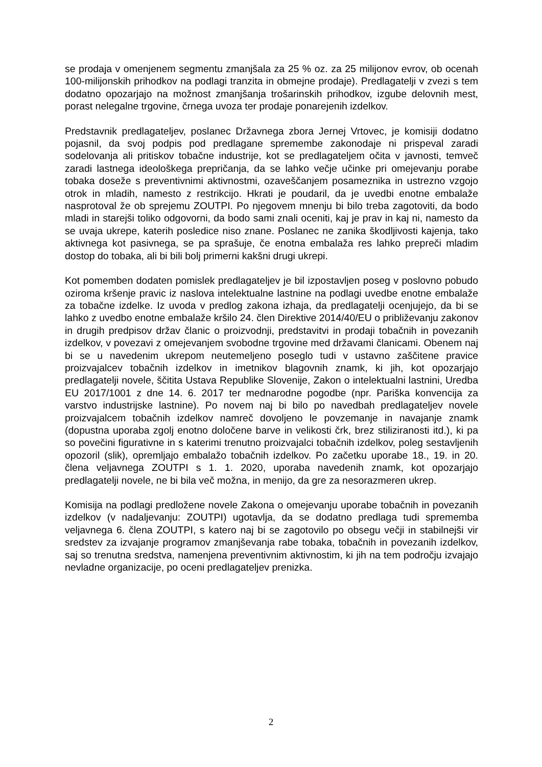se prodaja v omenjenem segmentu zmanjšala za 25 % oz. za 25 milijonov evrov, ob ocenah 100-milijonskih prihodkov na podlagi tranzita in obmejne prodaje). Predlagatelji v zvezi s tem dodatno opozarjajo na možnost zmanjšanja trošarinskih prihodkov, izgube delovnih mest, porast nelegalne trgovine, črnega uvoza ter prodaje ponarejenih izdelkov.
Predstavnik predlagateljev, poslanec Državnega zbora Jernej Vrtovec, je komisiji dodatno pojasnil, da svoj podpis pod predlagane spremembe zakonodaje ni prispeval zaradi sodelovanja ali pritiskov tobačne industrije, kot se predlagateljem očita v javnosti, temveč zaradi lastnega ideološkega prepričanja, da se lahko večje učinke pri omejevanju porabe tobaka doseže s preventivnimi aktivnostmi, ozaveščanjem posameznika in ustrezno vzgojo otrok in mladih, namesto z restrikcijo. Hkrati je poudaril, da je uvedbi enotne embalaže nasprotoval že ob sprejemu ZOUTPI. Po njegovem mnenju bi bilo treba zagotoviti, da bodo mladi in starejši toliko odgovorni, da bodo sami znali oceniti, kaj je prav in kaj ni, namesto da se uvaja ukrepe, katerih posledice niso znane. Poslanec ne zanika škodljivosti kajenja, tako aktivnega kot pasivnega, se pa sprašuje, če enotna embalaža res lahko prepreči mladim dostop do tobaka, ali bi bili bolj primerni kakšni drugi ukrepi.
Kot pomemben dodaten pomislek predlagateljev je bil izpostavljen poseg v poslovno pobudo oziroma kršenje pravic iz naslova intelektualne lastnine na podlagi uvedbe enotne embalaže za tobačne izdelke. Iz uvoda v predlog zakona izhaja, da predlagatelji ocenjujejo, da bi se lahko z uvedbo enotne embalaže kršilo 24. člen Direktive 2014/40/EU o približevanju zakonov in drugih predpisov držav članic o proizvodnji, predstavitvi in prodaji tobačnih in povezanih izdelkov, v povezavi z omejevanjem svobodne trgovine med državami članicami. Obenem naj bi se u navedenim ukrepom neutemeljeno poseglo tudi v ustavno zaščitene pravice proizvajalcev tobačnih izdelkov in imetnikov blagovnih znamk, ki jih, kot opozarjajo predlagatelji novele, ščitita Ustava Republike Slovenije, Zakon o intelektualni lastnini, Uredba EU 2017/1001 z dne 14. 6. 2017 ter mednarodne pogodbe (npr. Pariška konvencija za varstvo industrijske lastnine). Po novem naj bi bilo po navedbah predlagateljev novele proizvajalcem tobačnih izdelkov namreč dovoljeno le povzemanje in navajanje znamk (dopustna uporaba zgolj enotno določene barve in velikosti črk, brez stiliziranosti itd.), ki pa so povečini figurativne in s katerimi trenutno proizvajalci tobačnih izdelkov, poleg sestavljenih opozoril (slik), opremljajo embalažo tobačnih izdelkov. Po začetku uporabe 18., 19. in 20. člena veljavnega ZOUTPI s 1. 1. 2020, uporaba navedenih znamk, kot opozarjajo predlagatelji novele, ne bi bila več možna, in menijo, da gre za nesorazmeren ukrep.
Komisija na podlagi predložene novele Zakona o omejevanju uporabe tobačnih in povezanih izdelkov (v nadaljevanju: ZOUTPI) ugotavlja, da se dodatno predlaga tudi sprememba veljavnega 6. člena ZOUTPI, s katero naj bi se zagotovilo po obsegu večji in stabilnejši vir sredstev za izvajanje programov zmanjševanja rabe tobaka, tobačnih in povezanih izdelkov, saj so trenutna sredstva, namenjena preventivnim aktivnostim, ki jih na tem področju izvajajo nevladne organizacije, po oceni predlagateljev prenizka.
2